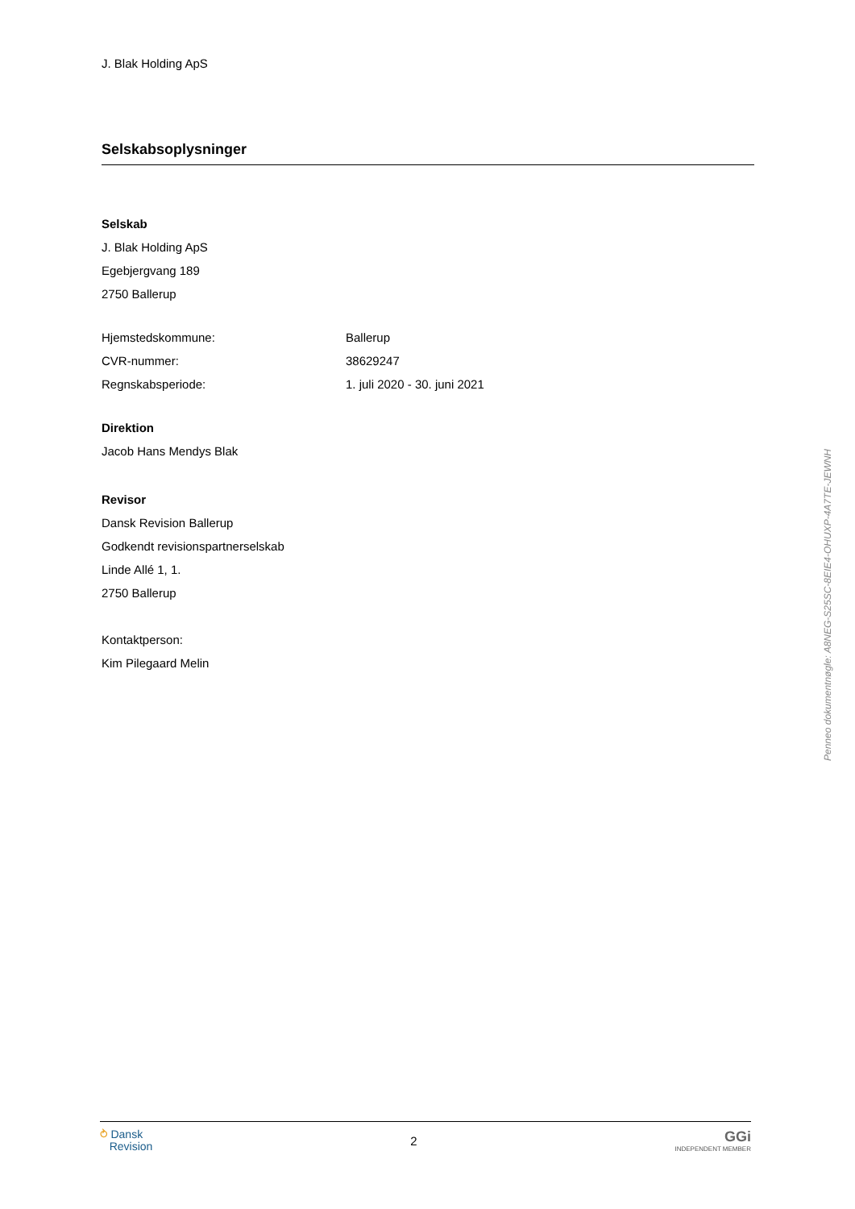J. Blak Holding ApS
Selskabsoplysninger
Selskab
J. Blak Holding ApS
Egebjergvang 189
2750 Ballerup
Hjemstedskommune: Ballerup
CVR-nummer: 38629247
Regnskabsperiode: 1. juli 2020 - 30. juni 2021
Direktion
Jacob Hans Mendys Blak
Revisor
Dansk Revision Ballerup
Godkendt revisionspartnerselskab
Linde Allé 1, 1.
2750 Ballerup
Kontaktperson:
Kim Pilegaard Melin
Penneo dokumentnøgle: A8NEG-S25SC-8EIE4-OHUXP-4A7TE-JEWNH
⥁ Dansk
Revision
2
GGi
INDEPENDENT MEMBER